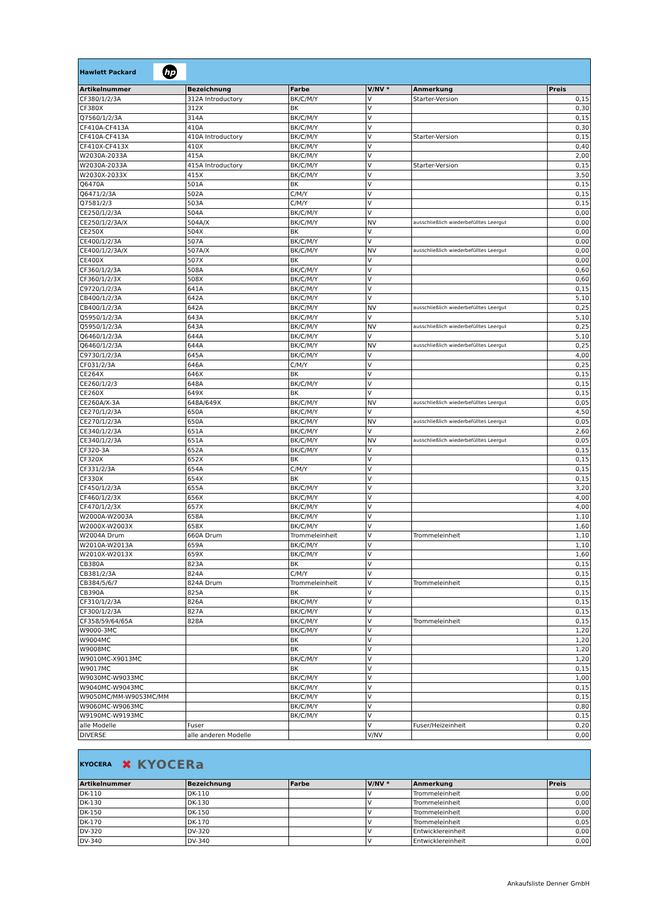Hawlett Packard
hp
| Artikelnummer | Bezeichnung | Farbe | V/NV * | Anmerkung | Preis |
| --- | --- | --- | --- | --- | --- |
| CF380/1/2/3A | 312A Introductory | BK/C/M/Y | V | Starter-Version | 0,15 |
| CF380X | 312X | BK | V | | 0,30 |
| Q7560/1/2/3A | 314A | BK/C/M/Y | V | | 0,15 |
| CF410A-CF413A | 410A | BK/C/M/Y | V | | 0,30 |
| CF410A-CF413A | 410A Introductory | BK/C/M/Y | V | Starter-Version | 0,15 |
| CF410X-CF413X | 410X | BK/C/M/Y | V | | 0,40 |
| W2030A-2033A | 415A | BK/C/M/Y | V | | 2,00 |
| W2030A-2033A | 415A Introductory | BK/C/M/Y | V | Starter-Version | 0,15 |
| W2030X-2033X | 415X | BK/C/M/Y | V | | 3,50 |
| Q6470A | 501A | BK | V | | 0,15 |
| Q6471/2/3A | 502A | C/M/Y | V | | 0,15 |
| Q7581/2/3 | 503A | C/M/Y | V | | 0,15 |
| CE250/1/2/3A | 504A | BK/C/M/Y | V | | 0,00 |
| CE250/1/2/3A/X | 504A/X | BK/C/M/Y | NV | ausschließlich wiederbefülltes Leergut | 0,00 |
| CE250X | 504X | BK | V | | 0,00 |
| CE400/1/2/3A | 507A | BK/C/M/Y | V | | 0,00 |
| CE400/1/2/3A/X | 507A/X | BK/C/M/Y | NV | ausschließlich wiederbefülltes Leergut | 0,00 |
| CE400X | 507X | BK | V | | 0,00 |
| CF360/1/2/3A | 508A | BK/C/M/Y | V | | 0,60 |
| CF360/1/2/3X | 508X | BK/C/M/Y | V | | 0,60 |
| C9720/1/2/3A | 641A | BK/C/M/Y | V | | 0,15 |
| CB400/1/2/3A | 642A | BK/C/M/Y | V | | 5,10 |
| CB400/1/2/3A | 642A | BK/C/M/Y | NV | ausschließlich wiederbefülltes Leergut | 0,25 |
| Q5950/1/2/3A | 643A | BK/C/M/Y | V | | 5,10 |
| Q5950/1/2/3A | 643A | BK/C/M/Y | NV | ausschließlich wiederbefülltes Leergut | 0,25 |
| Q6460/1/2/3A | 644A | BK/C/M/Y | V | | 5,10 |
| Q6460/1/2/3A | 644A | BK/C/M/Y | NV | ausschließlich wiederbefülltes Leergut | 0,25 |
| C9730/1/2/3A | 645A | BK/C/M/Y | V | | 4,00 |
| CF031/2/3A | 646A | C/M/Y | V | | 0,25 |
| CE264X | 646X | BK | V | | 0,15 |
| CE260/1/2/3 | 648A | BK/C/M/Y | V | | 0,15 |
| CE260X | 649X | BK | V | | 0,15 |
| CE260A/X-3A | 648A/649X | BK/C/M/Y | NV | ausschließlich wiederbefülltes Leergut | 0,05 |
| CE270/1/2/3A | 650A | BK/C/M/Y | V | | 4,50 |
| CE270/1/2/3A | 650A | BK/C/M/Y | NV | ausschließlich wiederbefülltes Leergut | 0,05 |
| CE340/1/2/3A | 651A | BK/C/M/Y | V | | 2,60 |
| CE340/1/2/3A | 651A | BK/C/M/Y | NV | ausschließlich wiederbefülltes Leergut | 0,05 |
| CF320-3A | 652A | BK/C/M/Y | V | | 0,15 |
| CF320X | 652X | BK | V | | 0,15 |
| CF331/2/3A | 654A | C/M/Y | V | | 0,15 |
| CF330X | 654X | BK | V | | 0,15 |
| CF450/1/2/3A | 655A | BK/C/M/Y | V | | 3,20 |
| CF460/1/2/3X | 656X | BK/C/M/Y | V | | 4,00 |
| CF470/1/2/3X | 657X | BK/C/M/Y | V | | 4,00 |
| W2000A-W2003A | 658A | BK/C/M/Y | V | | 1,10 |
| W2000X-W2003X | 658X | BK/C/M/Y | V | | 1,60 |
| W2004A Drum | 660A Drum | Trommeleinheit | V | Trommeleinheit | 1,10 |
| W2010A-W2013A | 659A | BK/C/M/Y | V | | 1,10 |
| W2010X-W2013X | 659X | BK/C/M/Y | V | | 1,60 |
| CB380A | 823A | BK | V | | 0,15 |
| CB381/2/3A | 824A | C/M/Y | V | | 0,15 |
| CB384/5/6/7 | 824A Drum | Trommeleinheit | V | Trommeleinheit | 0,15 |
| CB390A | 825A | BK | V | | 0,15 |
| CF310/1/2/3A | 826A | BK/C/M/Y | V | | 0,15 |
| CF300/1/2/3A | 827A | BK/C/M/Y | V | | 0,15 |
| CF358/59/64/65A | 828A | BK/C/M/Y | V | Trommeleinheit | 0,15 |
| W9000-3MC | | BK/C/M/Y | V | | 1,20 |
| W9004MC | | BK | V | | 1,20 |
| W9008MC | | BK | V | | 1,20 |
| W9010MC-X9013MC | | BK/C/M/Y | V | | 1,20 |
| W9017MC | | BK | V | | 0,15 |
| W9030MC-W9033MC | | BK/C/M/Y | V | | 1,00 |
| W9040MC-W9043MC | | BK/C/M/Y | V | | 0,15 |
| W9050MC/MM-W9053MC/MM | | BK/C/M/Y | V | | 0,15 |
| W9060MC-W9063MC | | BK/C/M/Y | V | | 0,80 |
| W9190MC-W9193MC | | BK/C/M/Y | V | | 0,15 |
| alle Modelle | Fuser | | V | Fuser/Heizeinheit | 0,20 |
| DIVERSE | alle anderen Modelle | | V/NV | | 0,00 |
KYOCERA ✖ KYOCERa
| Artikelnummer | Bezeichnung | Farbe | V/NV * | Anmerkung | Preis |
| --- | --- | --- | --- | --- | --- |
| DK-110 | DK-110 | | V | Trommeleinheit | 0,00 |
| DK-130 | DK-130 | | V | Trommeleinheit | 0,00 |
| DK-150 | DK-150 | | V | Trommeleinheit | 0,00 |
| DK-170 | DK-170 | | V | Trommeleinheit | 0,05 |
| DV-320 | DV-320 | | V | Entwicklereinheit | 0,00 |
| DV-340 | DV-340 | | V | Entwicklereinheit | 0,00 |
Ankaufsliste Denner GmbH